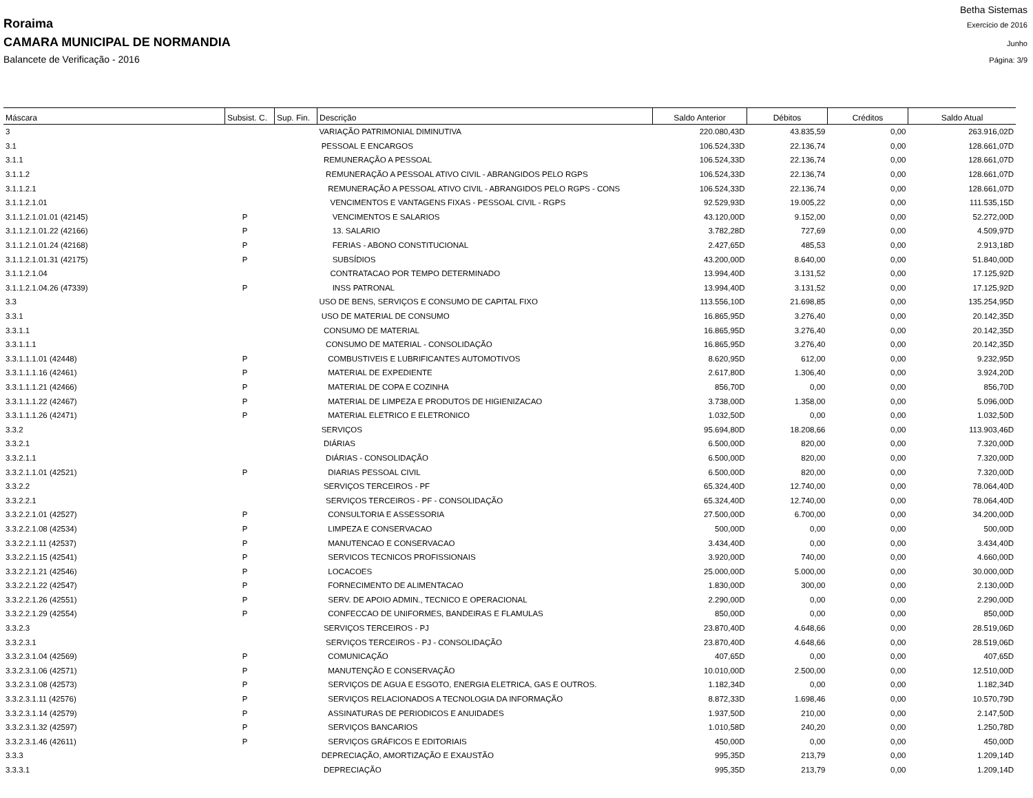Betha Sistemas
Roraima Exercício de 2016
CAMARA MUNICIPAL DE NORMANDIA Junho
Balancete de Verificação - 2016 Página: 3/9
| Máscara | Subsist. C. | Sup. Fin. | Descrição | Saldo Anterior | Débitos | Créditos | Saldo Atual |
| --- | --- | --- | --- | --- | --- | --- | --- |
| 3 | | | VARIAÇÃO PATRIMONIAL DIMINUTIVA | 220.080,43D | 43.835,59 | 0,00 | 263.916,02D |
| 3.1 | | | PESSOAL E ENCARGOS | 106.524,33D | 22.136,74 | 0,00 | 128.661,07D |
| 3.1.1 | | | REMUNERAÇÃO A PESSOAL | 106.524,33D | 22.136,74 | 0,00 | 128.661,07D |
| 3.1.1.2 | | | REMUNERAÇÃO A PESSOAL ATIVO CIVIL - ABRANGIDOS PELO RGPS | 106.524,33D | 22.136,74 | 0,00 | 128.661,07D |
| 3.1.1.2.1 | | | REMUNERAÇÃO A PESSOAL ATIVO CIVIL - ABRANGIDOS PELO RGPS - CONS | 106.524,33D | 22.136,74 | 0,00 | 128.661,07D |
| 3.1.1.2.1.01 | | | VENCIMENTOS E VANTAGENS FIXAS - PESSOAL CIVIL - RGPS | 92.529,93D | 19.005,22 | 0,00 | 111.535,15D |
| 3.1.1.2.1.01.01 (42145) | P | | VENCIMENTOS E SALARIOS | 43.120,00D | 9.152,00 | 0,00 | 52.272,00D |
| 3.1.1.2.1.01.22 (42166) | P | | 13. SALARIO | 3.782,28D | 727,69 | 0,00 | 4.509,97D |
| 3.1.1.2.1.01.24 (42168) | P | | FERIAS - ABONO CONSTITUCIONAL | 2.427,65D | 485,53 | 0,00 | 2.913,18D |
| 3.1.1.2.1.01.31 (42175) | P | | SUBSÍDIOS | 43.200,00D | 8.640,00 | 0,00 | 51.840,00D |
| 3.1.1.2.1.04 | | | CONTRATACAO POR TEMPO DETERMINADO | 13.994,40D | 3.131,52 | 0,00 | 17.125,92D |
| 3.1.1.2.1.04.26 (47339) | P | | INSS PATRONAL | 13.994,40D | 3.131,52 | 0,00 | 17.125,92D |
| 3.3 | | | USO DE BENS, SERVIÇOS E CONSUMO DE CAPITAL FIXO | 113.556,10D | 21.698,85 | 0,00 | 135.254,95D |
| 3.3.1 | | | USO DE MATERIAL DE CONSUMO | 16.865,95D | 3.276,40 | 0,00 | 20.142,35D |
| 3.3.1.1 | | | CONSUMO DE MATERIAL | 16.865,95D | 3.276,40 | 0,00 | 20.142,35D |
| 3.3.1.1.1 | | | CONSUMO DE MATERIAL - CONSOLIDAÇÃO | 16.865,95D | 3.276,40 | 0,00 | 20.142,35D |
| 3.3.1.1.1.01 (42448) | P | | COMBUSTIVEIS E LUBRIFICANTES AUTOMOTIVOS | 8.620,95D | 612,00 | 0,00 | 9.232,95D |
| 3.3.1.1.1.16 (42461) | P | | MATERIAL DE EXPEDIENTE | 2.617,80D | 1.306,40 | 0,00 | 3.924,20D |
| 3.3.1.1.1.21 (42466) | P | | MATERIAL DE COPA E COZINHA | 856,70D | 0,00 | 0,00 | 856,70D |
| 3.3.1.1.1.22 (42467) | P | | MATERIAL DE LIMPEZA E PRODUTOS DE HIGIENIZACAO | 3.738,00D | 1.358,00 | 0,00 | 5.096,00D |
| 3.3.1.1.1.26 (42471) | P | | MATERIAL ELETRICO E ELETRONICO | 1.032,50D | 0,00 | 0,00 | 1.032,50D |
| 3.3.2 | | | SERVIÇOS | 95.694,80D | 18.208,66 | 0,00 | 113.903,46D |
| 3.3.2.1 | | | DIÁRIAS | 6.500,00D | 820,00 | 0,00 | 7.320,00D |
| 3.3.2.1.1 | | | DIÁRIAS - CONSOLIDAÇÃO | 6.500,00D | 820,00 | 0,00 | 7.320,00D |
| 3.3.2.1.1.01 (42521) | P | | DIARIAS PESSOAL CIVIL | 6.500,00D | 820,00 | 0,00 | 7.320,00D |
| 3.3.2.2 | | | SERVIÇOS TERCEIROS - PF | 65.324,40D | 12.740,00 | 0,00 | 78.064,40D |
| 3.3.2.2.1 | | | SERVIÇOS TERCEIROS - PF - CONSOLIDAÇÃO | 65.324,40D | 12.740,00 | 0,00 | 78.064,40D |
| 3.3.2.2.1.01 (42527) | P | | CONSULTORIA E ASSESSORIA | 27.500,00D | 6.700,00 | 0,00 | 34.200,00D |
| 3.3.2.2.1.08 (42534) | P | | LIMPEZA E CONSERVACAO | 500,00D | 0,00 | 0,00 | 500,00D |
| 3.3.2.2.1.11 (42537) | P | | MANUTENCAO E CONSERVACAO | 3.434,40D | 0,00 | 0,00 | 3.434,40D |
| 3.3.2.2.1.15 (42541) | P | | SERVICOS TECNICOS PROFISSIONAIS | 3.920,00D | 740,00 | 0,00 | 4.660,00D |
| 3.3.2.2.1.21 (42546) | P | | LOCACOES | 25.000,00D | 5.000,00 | 0,00 | 30.000,00D |
| 3.3.2.2.1.22 (42547) | P | | FORNECIMENTO DE ALIMENTACAO | 1.830,00D | 300,00 | 0,00 | 2.130,00D |
| 3.3.2.2.1.26 (42551) | P | | SERV. DE APOIO ADMIN., TECNICO E OPERACIONAL | 2.290,00D | 0,00 | 0,00 | 2.290,00D |
| 3.3.2.2.1.29 (42554) | P | | CONFECCAO DE UNIFORMES, BANDEIRAS E FLAMULAS | 850,00D | 0,00 | 0,00 | 850,00D |
| 3.3.2.3 | | | SERVIÇOS TERCEIROS - PJ | 23.870,40D | 4.648,66 | 0,00 | 28.519,06D |
| 3.3.2.3.1 | | | SERVIÇOS TERCEIROS - PJ - CONSOLIDAÇÃO | 23.870,40D | 4.648,66 | 0,00 | 28.519,06D |
| 3.3.2.3.1.04 (42569) | P | | COMUNICAÇÃO | 407,65D | 0,00 | 0,00 | 407,65D |
| 3.3.2.3.1.06 (42571) | P | | MANUTENÇÃO E CONSERVAÇÃO | 10.010,00D | 2.500,00 | 0,00 | 12.510,00D |
| 3.3.2.3.1.08 (42573) | P | | SERVIÇOS DE AGUA E ESGOTO, ENERGIA ELETRICA, GAS E OUTROS. | 1.182,34D | 0,00 | 0,00 | 1.182,34D |
| 3.3.2.3.1.11 (42576) | P | | SERVIÇOS RELACIONADOS A TECNOLOGIA DA INFORMAÇÃO | 8.872,33D | 1.698,46 | 0,00 | 10.570,79D |
| 3.3.2.3.1.14 (42579) | P | | ASSINATURAS DE PERIODICOS E ANUIDADES | 1.937,50D | 210,00 | 0,00 | 2.147,50D |
| 3.3.2.3.1.32 (42597) | P | | SERVIÇOS BANCARIOS | 1.010,58D | 240,20 | 0,00 | 1.250,78D |
| 3.3.2.3.1.46 (42611) | P | | SERVIÇOS GRÁFICOS E EDITORIAIS | 450,00D | 0,00 | 0,00 | 450,00D |
| 3.3.3 | | | DEPRECIAÇÃO, AMORTIZAÇÃO E EXAUSTÃO | 995,35D | 213,79 | 0,00 | 1.209,14D |
| 3.3.3.1 | | | DEPRECIAÇÃO | 995,35D | 213,79 | 0,00 | 1.209,14D |